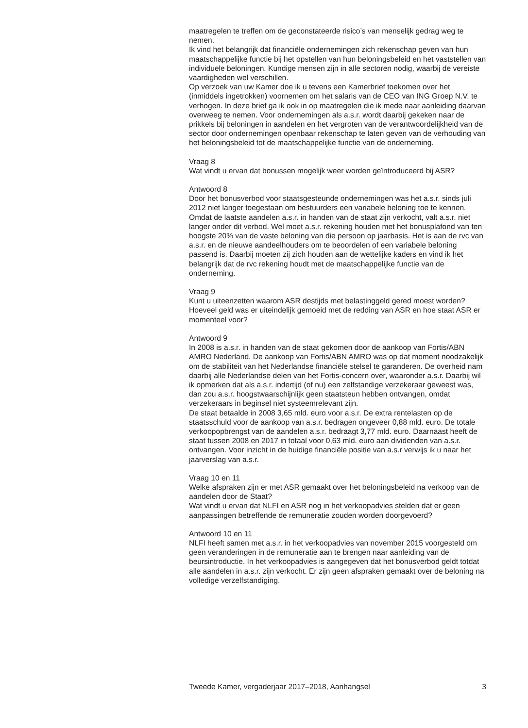maatregelen te treffen om de geconstateerde risico’s van menselijk gedrag weg te nemen.
Ik vind het belangrijk dat financiële ondernemingen zich rekenschap geven van hun maatschappelijke functie bij het opstellen van hun beloningsbeleid en het vaststellen van individuele beloningen. Kundige mensen zijn in alle sectoren nodig, waarbij de vereiste vaardigheden wel verschillen.
Op verzoek van uw Kamer doe ik u tevens een Kamerbrief toekomen over het (inmiddels ingetrokken) voornemen om het salaris van de CEO van ING Groep N.V. te verhogen. In deze brief ga ik ook in op maatregelen die ik mede naar aanleiding daarvan overweeg te nemen. Voor ondernemingen als a.s.r. wordt daarbij gekeken naar de prikkels bij beloningen in aandelen en het vergroten van de verantwoordelijkheid van de sector door ondernemingen openbaar rekenschap te laten geven van de verhouding van het beloningsbeleid tot de maatschappelijke functie van de onderneming.
Vraag 8
Wat vindt u ervan dat bonussen mogelijk weer worden geïntroduceerd bij ASR?
Antwoord 8
Door het bonusverbod voor staatsgesteunde ondernemingen was het a.s.r. sinds juli 2012 niet langer toegestaan om bestuurders een variabele beloning toe te kennen. Omdat de laatste aandelen a.s.r. in handen van de staat zijn verkocht, valt a.s.r. niet langer onder dit verbod. Wel moet a.s.r. rekening houden met het bonusplafond van ten hoogste 20% van de vaste beloning van die persoon op jaarbasis. Het is aan de rvc van a.s.r. en de nieuwe aandeelhouders om te beoordelen of een variabele beloning passend is. Daarbij moeten zij zich houden aan de wettelijke kaders en vind ik het belangrijk dat de rvc rekening houdt met de maatschappelijke functie van de onderneming.
Vraag 9
Kunt u uiteenzetten waarom ASR destijds met belastinggeld gered moest worden? Hoeveel geld was er uiteindelijk gemoeid met de redding van ASR en hoe staat ASR er momenteel voor?
Antwoord 9
In 2008 is a.s.r. in handen van de staat gekomen door de aankoop van Fortis/ABN AMRO Nederland. De aankoop van Fortis/ABN AMRO was op dat moment noodzakelijk om de stabiliteit van het Nederlandse financiële stelsel te garanderen. De overheid nam daarbij alle Nederlandse delen van het Fortis-concern over, waaronder a.s.r. Daarbij wil ik opmerken dat als a.s.r. indertijd (of nu) een zelfstandige verzekeraar geweest was, dan zou a.s.r. hoogstwaarschijnlijk geen staatsteun hebben ontvangen, omdat verzekeraars in beginsel niet systeemrelevant zijn.
De staat betaalde in 2008 3,65 mld. euro voor a.s.r. De extra rentelasten op de staatsschuld voor de aankoop van a.s.r. bedragen ongeveer 0,88 mld. euro. De totale verkoopopbrengst van de aandelen a.s.r. bedraagt 3,77 mld. euro. Daarnaast heeft de staat tussen 2008 en 2017 in totaal voor 0,63 mld. euro aan dividenden van a.s.r. ontvangen. Voor inzicht in de huidige financiële positie van a.s.r verwijs ik u naar het jaarverslag van a.s.r.
Vraag 10 en 11
Welke afspraken zijn er met ASR gemaakt over het beloningsbeleid na verkoop van de aandelen door de Staat?
Wat vindt u ervan dat NLFI en ASR nog in het verkoopadvies stelden dat er geen aanpassingen betreffende de remuneratie zouden worden doorgevoerd?
Antwoord 10 en 11
NLFI heeft samen met a.s.r. in het verkoopadvies van november 2015 voorgesteld om geen veranderingen in de remuneratie aan te brengen naar aanleiding van de beursintroductie. In het verkoopadvies is aangegeven dat het bonusverbod geldt totdat alle aandelen in a.s.r. zijn verkocht. Er zijn geen afspraken gemaakt over de beloning na volledige verzelfstandiging.
Tweede Kamer, vergaderjaar 2017–2018, Aanhangsel 3